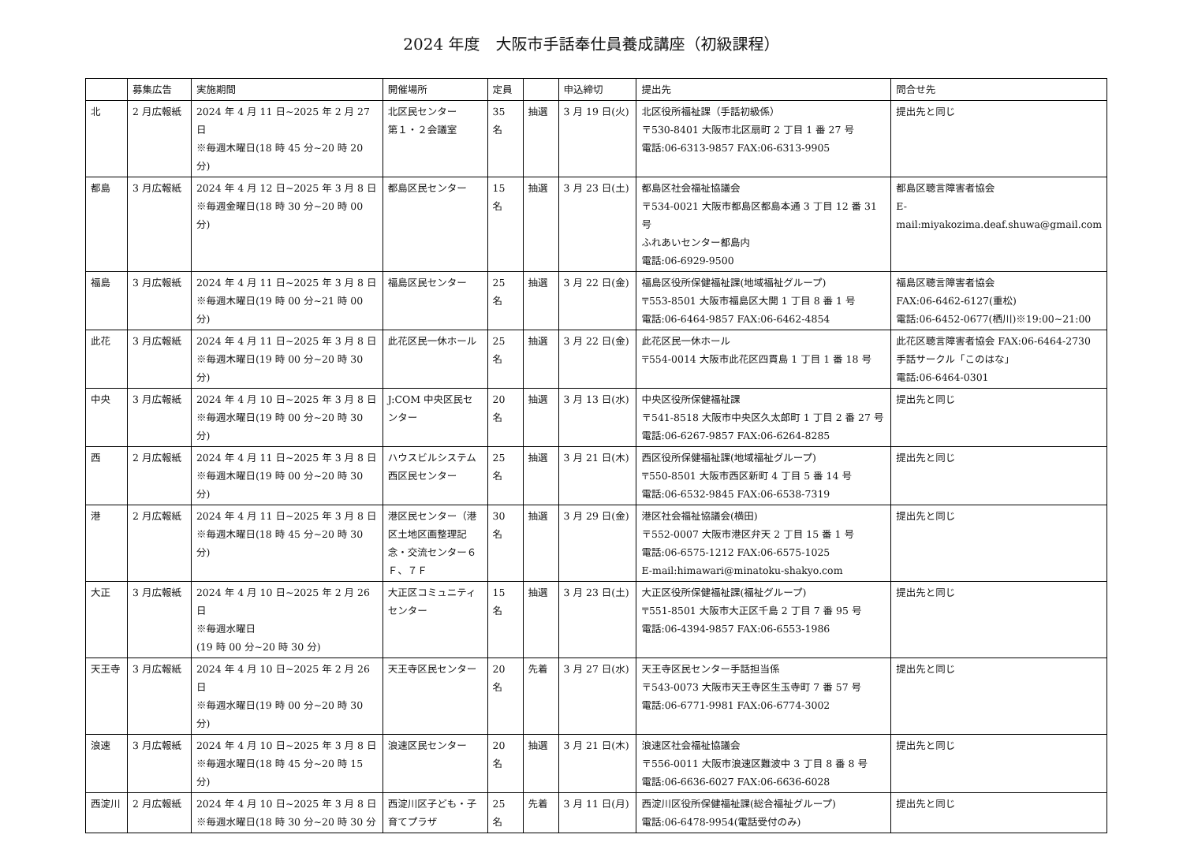2024 年度　大阪市手話奉仕員養成講座（初級課程）
| | 募集広告 | 実施期間 | 開催場所 | 定員 | | 申込締切 | 提出先 | 問合せ先 |
| --- | --- | --- | --- | --- | --- | --- | --- | --- |
| 北 | 2 月広報紙 | 2024 年 4 月 11 日~2025 年 2 月 27 日 ※毎週木曜日(18 時 45 分~20 時 20 分) | 北区民センター 第１・２会議室 | 35 名 | 抽選 | 3 月 19 日(火) | 北区役所福祉課（手話初級係） 〒530-8401 大阪市北区扇町 2 丁目 1 番 27 号 電話:06-6313-9857 FAX:06-6313-9905 | 提出先と同じ |
| 都島 | 3 月広報紙 | 2024 年 4 月 12 日~2025 年 3 月 8 日 ※毎週金曜日(18 時 30 分~20 時 00 分) | 都島区民センター | 15 名 | 抽選 | 3 月 23 日(土) | 都島区社会福祉協議会 〒534-0021 大阪市都島区都島本通 3 丁目 12 番 31 号 ふれあいセンター都島内 電話:06-6929-9500 | 都島区聴言障害者協会 E-mail:miyakozima.deaf.shuwa@gmail.com |
| 福島 | 3 月広報紙 | 2024 年 4 月 11 日~2025 年 3 月 8 日 ※毎週木曜日(19 時 00 分~21 時 00 分) | 福島区民センター | 25 名 | 抽選 | 3 月 22 日(金) | 福島区役所保健福祉課(地域福祉グループ) 〒553-8501 大阪市福島区大開 1 丁目 8 番 1 号 電話:06-6464-9857 FAX:06-6462-4854 | 福島区聴言障害者協会 FAX:06-6462-6127(重松) 電話:06-6452-0677(栖川)※19:00~21:00 |
| 此花 | 3 月広報紙 | 2024 年 4 月 11 日~2025 年 3 月 8 日 ※毎週木曜日(19 時 00 分~20 時 30 分) | 此花区民一休ホール | 25 名 | 抽選 | 3 月 22 日(金) | 此花区民一休ホール 〒554-0014 大阪市此花区四貫島 1 丁目 1 番 18 号 | 此花区聴言障害者協会 FAX:06-6464-2730 手話サークル「このはな」 電話:06-6464-0301 |
| 中央 | 3 月広報紙 | 2024 年 4 月 10 日~2025 年 3 月 8 日 ※毎週水曜日(19 時 00 分~20 時 30 分) | J:COM 中央区民センター | 20 名 | 抽選 | 3 月 13 日(水) | 中央区役所保健福祉課 〒541-8518 大阪市中央区久太郎町 1 丁目 2 番 27 号 電話:06-6267-9857 FAX:06-6264-8285 | 提出先と同じ |
| 西 | 2 月広報紙 | 2024 年 4 月 11 日~2025 年 3 月 8 日 ※毎週木曜日(19 時 00 分~20 時 30 分) | ハウスビルシステム西区民センター | 25 名 | 抽選 | 3 月 21 日(木) | 西区役所保健福祉課(地域福祉グループ) 〒550-8501 大阪市西区新町 4 丁目 5 番 14 号 電話:06-6532-9845 FAX:06-6538-7319 | 提出先と同じ |
| 港 | 2 月広報紙 | 2024 年 4 月 11 日~2025 年 3 月 8 日 ※毎週木曜日(18 時 45 分~20 時 30 分) | 港区民センター（港区土地区画整理記念・交流センター６Ｆ、７Ｆ | 30 名 | 抽選 | 3 月 29 日(金) | 港区社会福祉協議会(横田) 〒552-0007 大阪市港区弁天 2 丁目 15 番 1 号 電話:06-6575-1212 FAX:06-6575-1025 E-mail:himawari@minatoku-shakyo.com | 提出先と同じ |
| 大正 | 3 月広報紙 | 2024 年 4 月 10 日~2025 年 2 月 26 日 ※毎週水曜日 (19 時 00 分~20 時 30 分) | 大正区コミュニティセンター | 15 名 | 抽選 | 3 月 23 日(土) | 大正区役所保健福祉課(福祉グループ) 〒551-8501 大阪市大正区千島 2 丁目 7 番 95 号 電話:06-4394-9857 FAX:06-6553-1986 | 提出先と同じ |
| 天王寺 | 3 月広報紙 | 2024 年 4 月 10 日~2025 年 2 月 26 日 ※毎週水曜日(19 時 00 分~20 時 30 分) | 天王寺区民センター | 20 名 | 先着 | 3 月 27 日(水) | 天王寺区民センター手話担当係 〒543-0073 大阪市天王寺区生玉寺町 7 番 57 号 電話:06-6771-9981 FAX:06-6774-3002 | 提出先と同じ |
| 浪速 | 3 月広報紙 | 2024 年 4 月 10 日~2025 年 3 月 8 日 ※毎週水曜日(18 時 45 分~20 時 15 分) | 浪速区民センター | 20 名 | 抽選 | 3 月 21 日(木) | 浪速区社会福祉協議会 〒556-0011 大阪市浪速区難波中 3 丁目 8 番 8 号 電話:06-6636-6027 FAX:06-6636-6028 | 提出先と同じ |
| 西淀川 | 2 月広報紙 | 2024 年 4 月 10 日~2025 年 3 月 8 日 ※毎週水曜日(18 時 30 分~20 時 30 分 | 西淀川区子ども・子育てプラザ | 25 名 | 先着 | 3 月 11 日(月) | 西淀川区役所保健福祉課(総合福祉グループ) 電話:06-6478-9954(電話受付のみ) | 提出先と同じ |